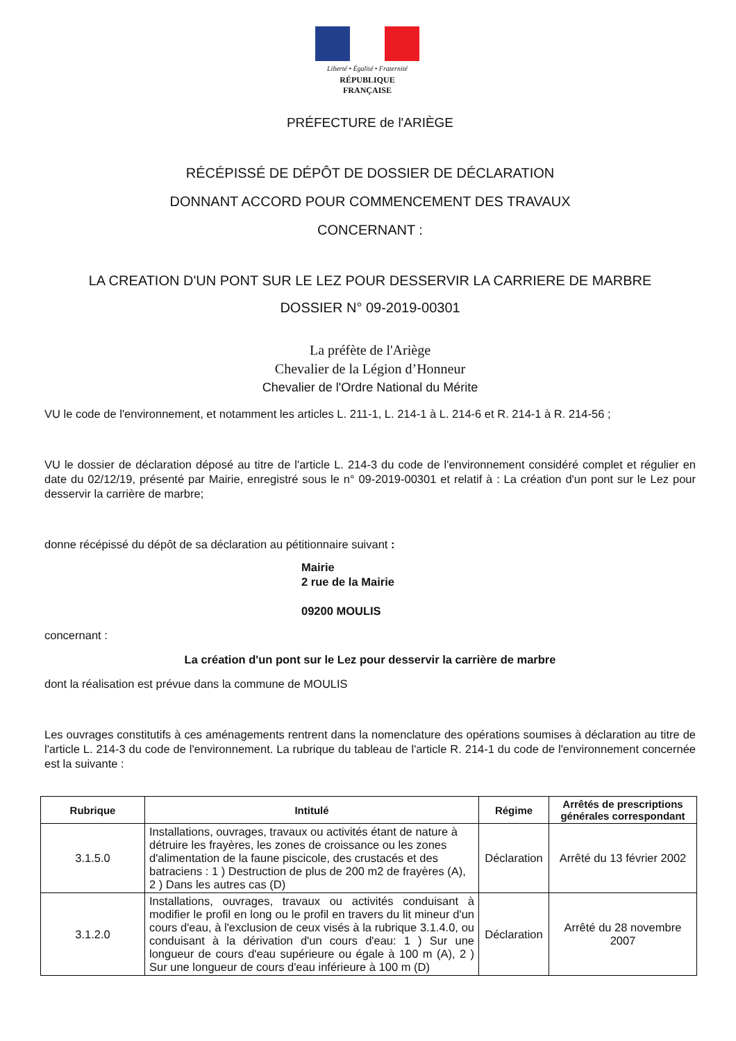Liberté • Égalité • Fraternité
RÉPUBLIQUE FRANÇAISE
PRÉFECTURE de l'ARIÈGE
RÉCÉPISSÉ DE DÉPÔT DE DOSSIER DE DÉCLARATION
DONNANT ACCORD POUR COMMENCEMENT DES TRAVAUX
CONCERNANT :
LA CREATION D'UN PONT SUR LE LEZ POUR DESSERVIR LA CARRIERE DE MARBRE
DOSSIER N° 09-2019-00301
La préfète de l'Ariège
Chevalier de la Légion d’Honneur
Chevalier de l'Ordre National du Mérite
VU le code de l'environnement, et notamment les articles L. 211-1, L. 214-1 à L. 214-6 et R. 214-1 à R. 214-56 ;
VU le dossier de déclaration déposé au titre de l'article L. 214-3 du code de l'environnement considéré complet et régulier en date du 02/12/19, présenté par Mairie, enregistré sous le n° 09-2019-00301 et relatif à : La création d'un pont sur le Lez pour desservir la carrière de marbre;
donne récépissé du dépôt de sa déclaration au pétitionnaire suivant :
Mairie
2 rue de la Mairie
09200 MOULIS
concernant :
La création d'un pont sur le Lez pour desservir la carrière de marbre
dont la réalisation est prévue dans la commune de MOULIS
Les ouvrages constitutifs à ces aménagements rentrent dans la nomenclature des opérations soumises à déclaration au titre de l'article L. 214-3 du code de l'environnement. La rubrique du tableau de l'article R. 214-1 du code de l'environnement concernée est la suivante :
| Rubrique | Intitulé | Régime | Arrêtés de prescriptions générales correspondant |
| --- | --- | --- | --- |
| 3.1.5.0 | Installations, ouvrages, travaux ou activités étant de nature à détruire les frayères, les zones de croissance ou les zones d'alimentation de la faune piscicole, des crustacés et des batraciens : 1 ) Destruction de plus de 200 m2 de frayères (A), 2 ) Dans les autres cas (D) | Déclaration | Arrêté du 13 février 2002 |
| 3.1.2.0 | Installations, ouvrages, travaux ou activités conduisant à modifier le profil en long ou le profil en travers du lit mineur d'un cours d'eau, à l'exclusion de ceux visés à la rubrique 3.1.4.0, ou conduisant à la dérivation d'un cours d'eau: 1 ) Sur une longueur de cours d'eau supérieure ou égale à 100 m (A), 2 ) Sur une longueur de cours d'eau inférieure à 100 m (D) | Déclaration | Arrêté du 28 novembre 2007 |